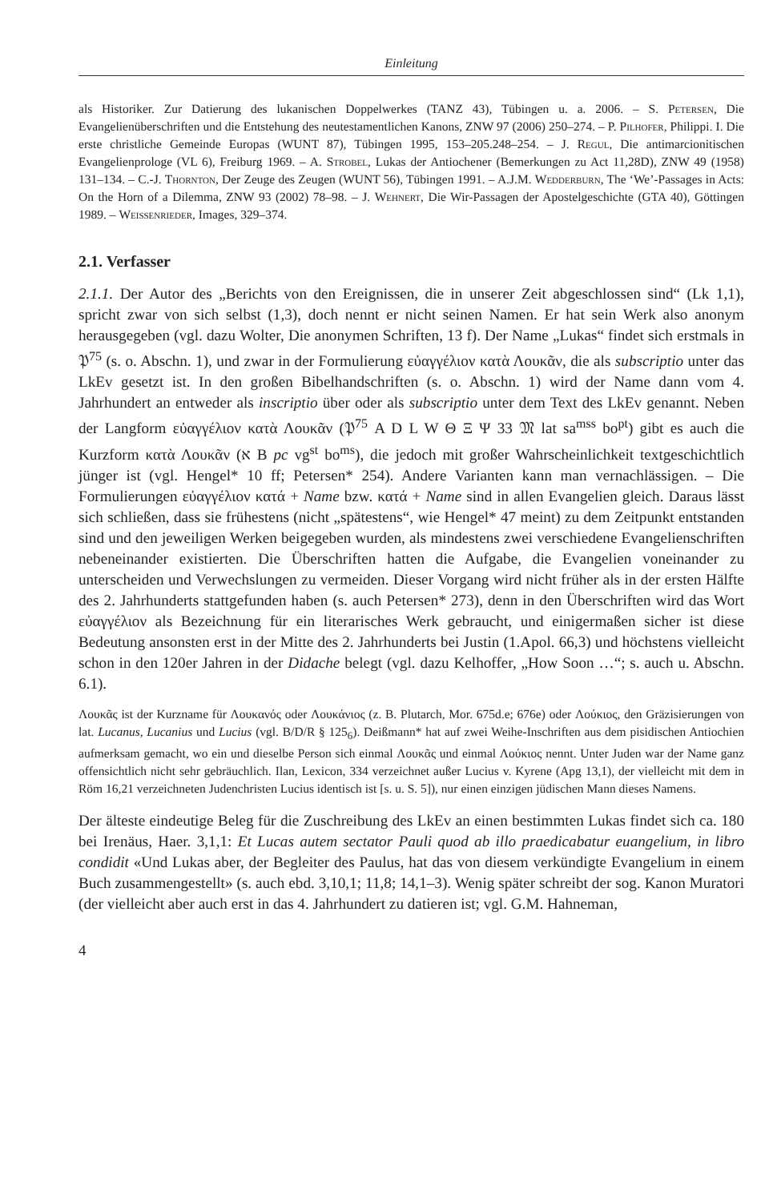Einleitung
als Historiker. Zur Datierung des lukanischen Doppelwerkes (TANZ 43), Tübingen u. a. 2006. – S. Petersen, Die Evangelienüberschriften und die Entstehung des neutestamentlichen Kanons, ZNW 97 (2006) 250–274. – P. Pilhofer, Philippi. I. Die erste christliche Gemeinde Europas (WUNT 87), Tübingen 1995, 153–205.248–254. – J. Regul, Die antimarcionitischen Evangelienprologe (VL 6), Freiburg 1969. – A. Strobel, Lukas der Antiochener (Bemerkungen zu Act 11,28D), ZNW 49 (1958) 131–134. – C.-J. Thornton, Der Zeuge des Zeugen (WUNT 56), Tübingen 1991. – A.J.M. Wedderburn, The ‘We’-Passages in Acts: On the Horn of a Dilemma, ZNW 93 (2002) 78–98. – J. Wehnert, Die Wir-Passagen der Apostelgeschichte (GTA 40), Göttingen 1989. – Weissenrieder, Images, 329–374.
2.1. Verfasser
2.1.1. Der Autor des „Berichts von den Ereignissen, die in unserer Zeit abgeschlossen sind“ (Lk 1,1), spricht zwar von sich selbst (1,3), doch nennt er nicht seinen Namen. Er hat sein Werk also anonym herausgegeben (vgl. dazu Wolter, Die anonymen Schriften, 13 f). Der Name „Lukas“ findet sich erstmals in 𝔓<sup>75</sup> (s. o. Abschn. 1), und zwar in der Formulierung εὐαγγέλιον κατὰ Λουκᾶν, die als subscriptio unter das LkEv gesetzt ist. In den großen Bibelhandschriften (s. o. Abschn. 1) wird der Name dann vom 4. Jahrhundert an entweder als inscriptio über oder als subscriptio unter dem Text des LkEv genannt. Neben der Langform εὐαγγέλιον κατὰ Λουκᾶν (𝔓<sup>75</sup> A D L W Θ Ξ Ψ 33 𝔐 lat sa<sup>mss</sup> bo<sup>pt</sup>) gibt es auch die Kurzform κατὰ Λουκᾶν (א B pc vg<sup>st</sup> bo<sup>ms</sup>), die jedoch mit großer Wahrscheinlichkeit textgeschichtlich jünger ist (vgl. Hengel* 10 ff; Petersen* 254). Andere Varianten kann man vernachlässigen. – Die Formulierungen εὐαγγέλιον κατά + Name bzw. κατά + Name sind in allen Evangelien gleich. Daraus lässt sich schließen, dass sie frühestens (nicht „spätestens“, wie Hengel* 47 meint) zu dem Zeitpunkt entstanden sind und den jeweiligen Werken beigegeben wurden, als mindestens zwei verschiedene Evangelienschriften nebeneinander existierten. Die Überschriften hatten die Aufgabe, die Evangelien voneinander zu unterscheiden und Verwechslungen zu vermeiden. Dieser Vorgang wird nicht früher als in der ersten Hälfte des 2. Jahrhunderts stattgefunden haben (s. auch Petersen* 273), denn in den Überschriften wird das Wort εὐαγγέλιον als Bezeichnung für ein literarisches Werk gebraucht, und einigermaßen sicher ist diese Bedeutung ansonsten erst in der Mitte des 2. Jahrhunderts bei Justin (1.Apol. 66,3) und höchstens vielleicht schon in den 120er Jahren in der Didache belegt (vgl. dazu Kelhoffer, „How Soon …“; s. auch u. Abschn. 6.1).
Λουκᾶς ist der Kurzname für Λουκανός oder Λουκάνιος (z. B. Plutarch, Mor. 675d.e; 676e) oder Λούκιος, den Gräzisierungen von lat. Lucanus, Lucanius und Lucius (vgl. B/D/R § 125<sub>6</sub>). Deißmann* hat auf zwei Weihe-Inschriften aus dem pisidischen Antiochien aufmerksam gemacht, wo ein und dieselbe Person sich einmal Λουκᾶς und einmal Λούκιος nennt. Unter Juden war der Name ganz offensichtlich nicht sehr gebräuchlich. Ilan, Lexicon, 334 verzeichnet außer Lucius v. Kyrene (Apg 13,1), der vielleicht mit dem in Röm 16,21 verzeichneten Judenchristen Lucius identisch ist [s. u. S. 5]), nur einen einzigen jüdischen Mann dieses Namens.
Der älteste eindeutige Beleg für die Zuschreibung des LkEv an einen bestimmten Lukas findet sich ca. 180 bei Irenäus, Haer. 3,1,1: Et Lucas autem sectator Pauli quod ab illo praedicabatur euangelium, in libro condidit «Und Lukas aber, der Begleiter des Paulus, hat das von diesem verkündigte Evangelium in einem Buch zusammengestellt» (s. auch ebd. 3,10,1; 11,8; 14,1–3). Wenig später schreibt der sog. Kanon Muratori (der vielleicht aber auch erst in das 4. Jahrhundert zu datieren ist; vgl. G.M. Hahneman,
4